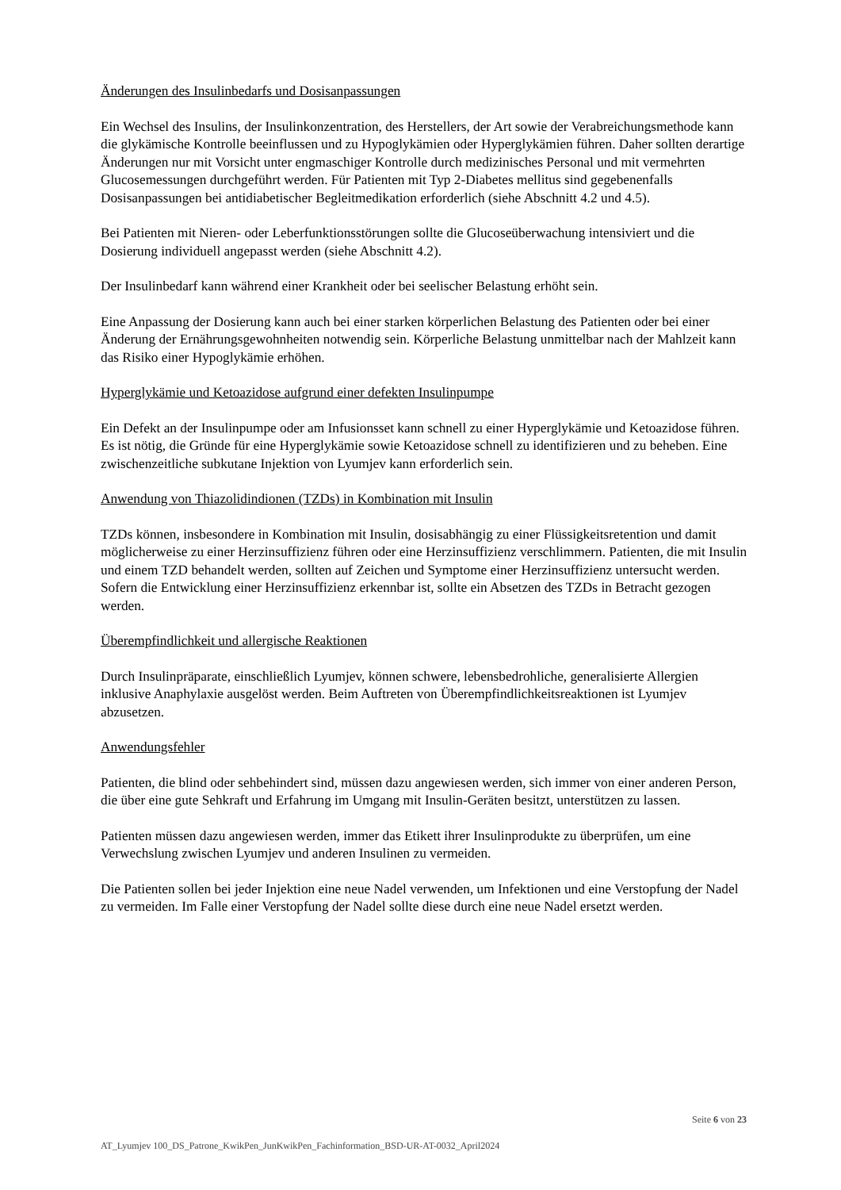Änderungen des Insulinbedarfs und Dosisanpassungen
Ein Wechsel des Insulins, der Insulinkonzentration, des Herstellers, der Art sowie der Verabreichungsmethode kann die glykämische Kontrolle beeinflussen und zu Hypoglykämien oder Hyperglykämien führen. Daher sollten derartige Änderungen nur mit Vorsicht unter engmaschiger Kontrolle durch medizinisches Personal und mit vermehrten Glucosemessungen durchgeführt werden. Für Patienten mit Typ 2-Diabetes mellitus sind gegebenenfalls Dosisanpassungen bei antidiabetischer Begleitmedikation erforderlich (siehe Abschnitt 4.2 und 4.5).
Bei Patienten mit Nieren- oder Leberfunktionsstörungen sollte die Glucoseüberwachung intensiviert und die Dosierung individuell angepasst werden (siehe Abschnitt 4.2).
Der Insulinbedarf kann während einer Krankheit oder bei seelischer Belastung erhöht sein.
Eine Anpassung der Dosierung kann auch bei einer starken körperlichen Belastung des Patienten oder bei einer Änderung der Ernährungsgewohnheiten notwendig sein. Körperliche Belastung unmittelbar nach der Mahlzeit kann das Risiko einer Hypoglykämie erhöhen.
Hyperglykämie und Ketoazidose aufgrund einer defekten Insulinpumpe
Ein Defekt an der Insulinpumpe oder am Infusionsset kann schnell zu einer Hyperglykämie und Ketoazidose führen. Es ist nötig, die Gründe für eine Hyperglykämie sowie Ketoazidose schnell zu identifizieren und zu beheben. Eine zwischenzeitliche subkutane Injektion von Lyumjev kann erforderlich sein.
Anwendung von Thiazolidindionen (TZDs) in Kombination mit Insulin
TZDs können, insbesondere in Kombination mit Insulin, dosisabhängig zu einer Flüssigkeitsretention und damit möglicherweise zu einer Herzinsuffizienz führen oder eine Herzinsuffizienz verschlimmern. Patienten, die mit Insulin und einem TZD behandelt werden, sollten auf Zeichen und Symptome einer Herzinsuffizienz untersucht werden. Sofern die Entwicklung einer Herzinsuffizienz erkennbar ist, sollte ein Absetzen des TZDs in Betracht gezogen werden.
Überempfindlichkeit und allergische Reaktionen
Durch Insulinpräparate, einschließlich Lyumjev, können schwere, lebensbedrohliche, generalisierte Allergien inklusive Anaphylaxie ausgelöst werden. Beim Auftreten von Überempfindlichkeitsreaktionen ist Lyumjev abzusetzen.
Anwendungsfehler
Patienten, die blind oder sehbehindert sind, müssen dazu angewiesen werden, sich immer von einer anderen Person, die über eine gute Sehkraft und Erfahrung im Umgang mit Insulin-Geräten besitzt, unterstützen zu lassen.
Patienten müssen dazu angewiesen werden, immer das Etikett ihrer Insulinprodukte zu überprüfen, um eine Verwechslung zwischen Lyumjev und anderen Insulinen zu vermeiden.
Die Patienten sollen bei jeder Injektion eine neue Nadel verwenden, um Infektionen und eine Verstopfung der Nadel zu vermeiden. Im Falle einer Verstopfung der Nadel sollte diese durch eine neue Nadel ersetzt werden.
Seite 6 von 23
AT_Lyumjev 100_DS_Patrone_KwikPen_JunKwikPen_Fachinformation_BSD-UR-AT-0032_April2024